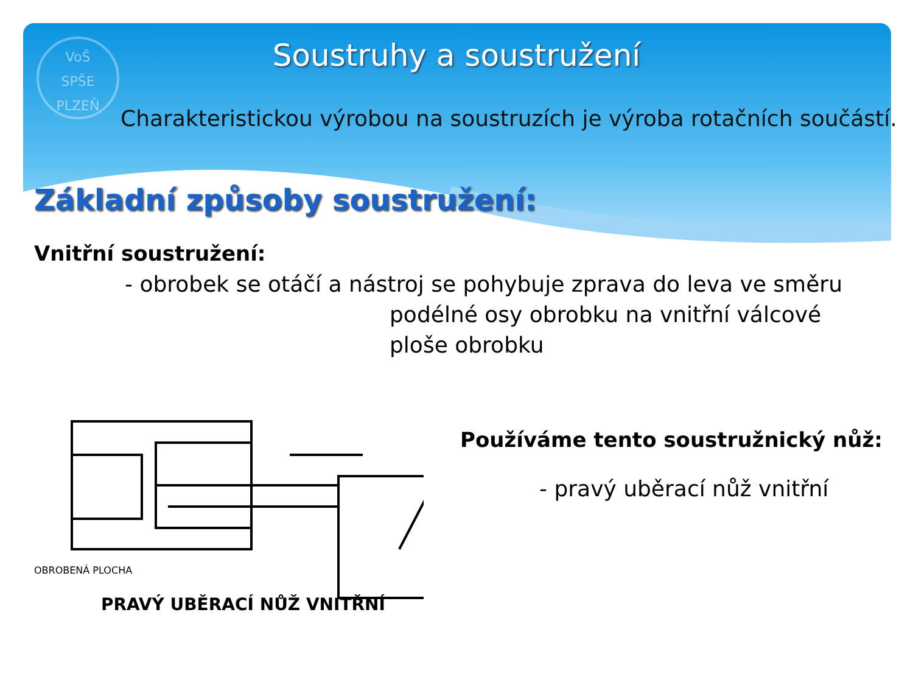VoŠ
SPŠE
PLZEŇ
Soustruhy a soustružení
Charakteristickou výrobou na soustruzích je výroba rotačních součástí.
Základní způsoby soustružení:
Vnitřní soustružení:
- obrobek se otáčí a nástroj se pohybuje zprava do leva ve směru
podélné osy obrobku na vnitřní válcové
ploše obrobku
OBROBENÁ PLOCHA
PRAVÝ UBĚRACÍ NŮŽ VNITŘNÍ
Používáme tento soustružnický nůž:
- pravý uběrací nůž vnitřní